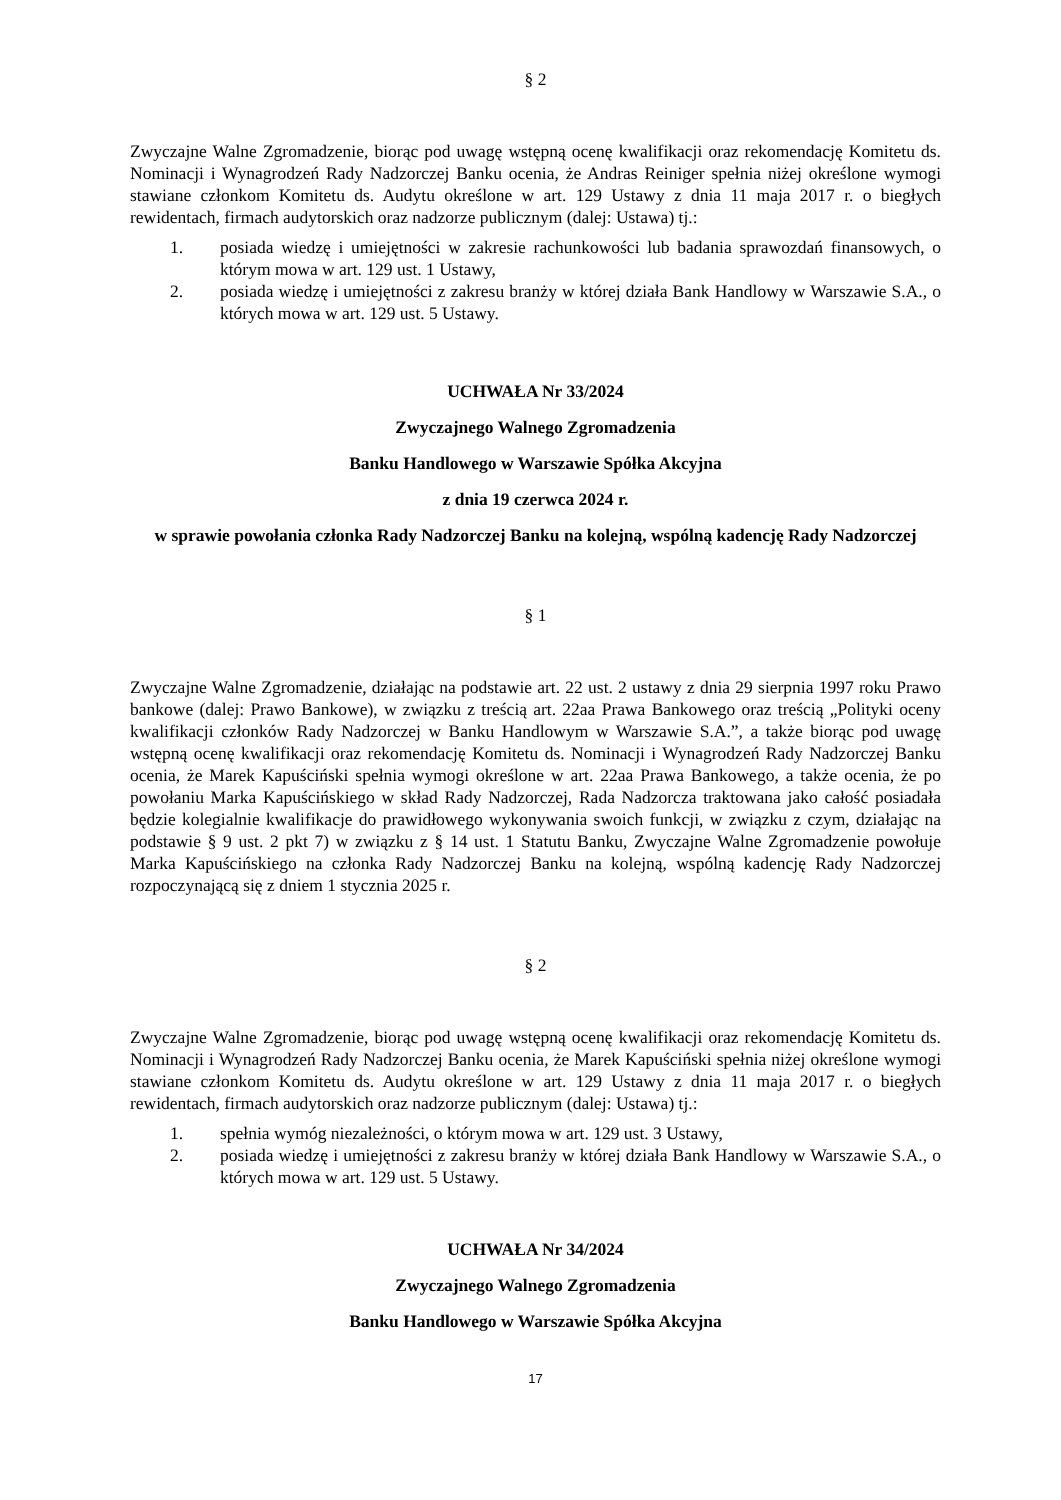§ 2
Zwyczajne Walne Zgromadzenie, biorąc pod uwagę wstępną ocenę kwalifikacji oraz rekomendację Komitetu ds. Nominacji i Wynagrodzeń Rady Nadzorczej Banku ocenia, że Andras Reiniger spełnia niżej określone wymogi stawiane członkom Komitetu ds. Audytu określone w art. 129 Ustawy z dnia 11 maja 2017 r. o biegłych rewidentach, firmach audytorskich oraz nadzorze publicznym (dalej: Ustawa) tj.:
1. posiada wiedzę i umiejętności w zakresie rachunkowości lub badania sprawozdań finansowych, o którym mowa w art. 129 ust. 1 Ustawy,
2. posiada wiedzę i umiejętności z zakresu branży w której działa Bank Handlowy w Warszawie S.A., o których mowa w art. 129 ust. 5 Ustawy.
UCHWAŁA Nr 33/2024
Zwyczajnego Walnego Zgromadzenia
Banku Handlowego w Warszawie Spółka Akcyjna
z dnia 19 czerwca 2024 r.
w sprawie powołania członka Rady Nadzorczej Banku na kolejną, wspólną kadencję Rady Nadzorczej
§ 1
Zwyczajne Walne Zgromadzenie, działając na podstawie art. 22 ust. 2 ustawy z dnia 29 sierpnia 1997 roku Prawo bankowe (dalej: Prawo Bankowe), w związku z treścią art. 22aa Prawa Bankowego oraz treścią „Polityki oceny kwalifikacji członków Rady Nadzorczej w Banku Handlowym w Warszawie S.A.”, a także biorąc pod uwagę wstępną ocenę kwalifikacji oraz rekomendację Komitetu ds. Nominacji i Wynagrodzeń Rady Nadzorczej Banku ocenia, że Marek Kapuściński spełnia wymogi określone w art. 22aa Prawa Bankowego, a także ocenia, że po powołaniu Marka Kapuścińskiego w skład Rady Nadzorczej, Rada Nadzorcza traktowana jako całość posiadała będzie kolegialnie kwalifikacje do prawidłowego wykonywania swoich funkcji, w związku z czym, działając na podstawie § 9 ust. 2 pkt 7) w związku z § 14 ust. 1 Statutu Banku, Zwyczajne Walne Zgromadzenie powołuje Marka Kapuścińskiego na członka Rady Nadzorczej Banku na kolejną, wspólną kadencję Rady Nadzorczej rozpoczynającą się z dniem 1 stycznia 2025 r.
§ 2
Zwyczajne Walne Zgromadzenie, biorąc pod uwagę wstępną ocenę kwalifikacji oraz rekomendację Komitetu ds. Nominacji i Wynagrodzeń Rady Nadzorczej Banku ocenia, że Marek Kapuściński spełnia niżej określone wymogi stawiane członkom Komitetu ds. Audytu określone w art. 129 Ustawy z dnia 11 maja 2017 r. o biegłych rewidentach, firmach audytorskich oraz nadzorze publicznym (dalej: Ustawa) tj.:
1. spełnia wymóg niezależności, o którym mowa w art. 129 ust. 3 Ustawy,
2. posiada wiedzę i umiejętności z zakresu branży w której działa Bank Handlowy w Warszawie S.A., o których mowa w art. 129 ust. 5 Ustawy.
UCHWAŁA Nr 34/2024
Zwyczajnego Walnego Zgromadzenia
Banku Handlowego w Warszawie Spółka Akcyjna
17